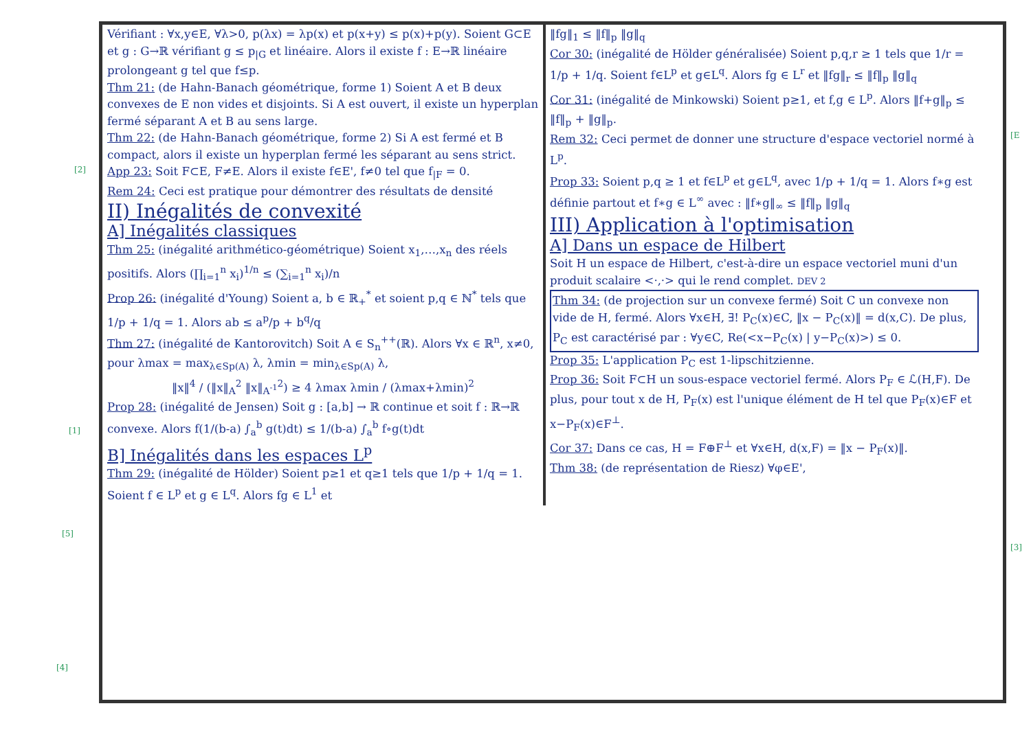Vérifiant : ∀x,y∈E, ∀λ>0, p(λx) = λp(x) et p(x+y) ≤ p(x)+p(y). Soient G⊂E et g : G→ℝ vérifiant g ≤ p<sub>|G</sub> et linéaire. Alors il existe f : E→ℝ linéaire prolongeant g tel que f≤p.
Thm 21: (de Hahn-Banach géométrique, forme 1) Soient A et B deux convexes de E non vides et disjoints. Si A est ouvert, il existe un hyperplan fermé séparant A et B au sens large.
Thm 22: (de Hahn-Banach géométrique, forme 2) Si A est fermé et B compact, alors il existe un hyperplan fermé les séparant au sens strict.
App 23: Soit F⊂E, F≠E. Alors il existe f∈E', f≠0 tel que f<sub>|F</sub> = 0.
Rem 24: Ceci est pratique pour démontrer des résultats de densité
II) Inégalités de convexité
A] Inégalités classiques
Thm 25: (inégalité arithmético-géométrique) Soient x<sub>1</sub>,…,x<sub>n</sub> des réels positifs. Alors (∏<sub>i=1</sub><sup>n</sup> x<sub>i</sub>)<sup>1/n</sup> ≤ (∑<sub>i=1</sub><sup>n</sup> x<sub>i</sub>)/n
Prop 26: (inégalité d'Young) Soient a, b ∈ ℝ<sub>+</sub><sup>*</sup> et soient p,q ∈ ℕ<sup>*</sup> tels que 1/p + 1/q = 1. Alors ab ≤ a<sup>p</sup>/p + b<sup>q</sup>/q
Thm 27: (inégalité de Kantorovitch) Soit A ∈ S<sub>n</sub><sup>++</sup>(ℝ). Alors ∀x ∈ ℝ<sup>n</sup>, x≠0, pour λmax = max<sub>λ∈Sp(A)</sub> λ, λmin = min<sub>λ∈Sp(A)</sub> λ,
‖x‖<sup>4</sup> / (‖x‖<sub>A</sub><sup>2</sup> ‖x‖<sub>A<sup>-1</sup></sub><sup>2</sup>) ≥ 4 λmax λmin / (λmax+λmin)<sup>2</sup>
Prop 28: (inégalité de Jensen) Soit g : [a,b] → ℝ continue et soit f : ℝ→ℝ convexe. Alors f(1/(b-a) ∫<sub>a</sub><sup>b</sup> g(t)dt) ≤ 1/(b-a) ∫<sub>a</sub><sup>b</sup> f∘g(t)dt
B] Inégalités dans les espaces L<sup>p</sup>
Thm 29: (inégalité de Hölder) Soient p≥1 et q≥1 tels que 1/p + 1/q = 1. Soient f ∈ L<sup>p</sup> et g ∈ L<sup>q</sup>. Alors fg ∈ L<sup>1</sup> et
‖fg‖<sub>1</sub> ≤ ‖f‖<sub>p</sub> ‖g‖<sub>q</sub>
Cor 30: (inégalité de Hölder généralisée) Soient p,q,r ≥ 1 tels que 1/r = 1/p + 1/q. Soient f∈L<sup>p</sup> et g∈L<sup>q</sup>. Alors fg ∈ L<sup>r</sup> et ‖fg‖<sub>r</sub> ≤ ‖f‖<sub>p</sub> ‖g‖<sub>q</sub>
Cor 31: (inégalité de Minkowski) Soient p≥1, et f,g ∈ L<sup>p</sup>. Alors ‖f+g‖<sub>p</sub> ≤ ‖f‖<sub>p</sub> + ‖g‖<sub>p</sub>.
Rem 32: Ceci permet de donner une structure d'espace vectoriel normé à L<sup>p</sup>.
Prop 33: Soient p,q ≥ 1 et f∈L<sup>p</sup> et g∈L<sup>q</sup>, avec 1/p + 1/q = 1. Alors f∗g est définie partout et f∗g ∈ L<sup>∞</sup> avec : ‖f∗g‖<sub>∞</sub> ≤ ‖f‖<sub>p</sub> ‖g‖<sub>q</sub>
III) Application à l'optimisation
A] Dans un espace de Hilbert
Soit H un espace de Hilbert, c'est-à-dire un espace vectoriel muni d'un produit scalaire <·,·> qui le rend complet. DEV 2
Thm 34: (de projection sur un convexe fermé) Soit C un convexe non vide de H, fermé. Alors ∀x∈H, ∃! P<sub>C</sub>(x)∈C, ‖x − P<sub>C</sub>(x)‖ = d(x,C). De plus, P<sub>C</sub> est caractérisé par : ∀y∈C, Re(<x−P<sub>C</sub>(x) | y−P<sub>C</sub>(x)>) ≤ 0.
Prop 35: L'application P<sub>C</sub> est 1-lipschitzienne.
Prop 36: Soit F⊂H un sous-espace vectoriel fermé. Alors P<sub>F</sub> ∈ ℒ(H,F). De plus, pour tout x de H, P<sub>F</sub>(x) est l'unique élément de H tel que P<sub>F</sub>(x)∈F et x−P<sub>F</sub>(x)∈F<sup>⊥</sup>.
Cor 37: Dans ce cas, H = F⊕F<sup>⊥</sup> et ∀x∈H, d(x,F) = ‖x − P<sub>F</sub>(x)‖.
Thm 38: (de représentation de Riesz) ∀φ∈E',
[2]
[1]
[5]
[4]
[E
[3]